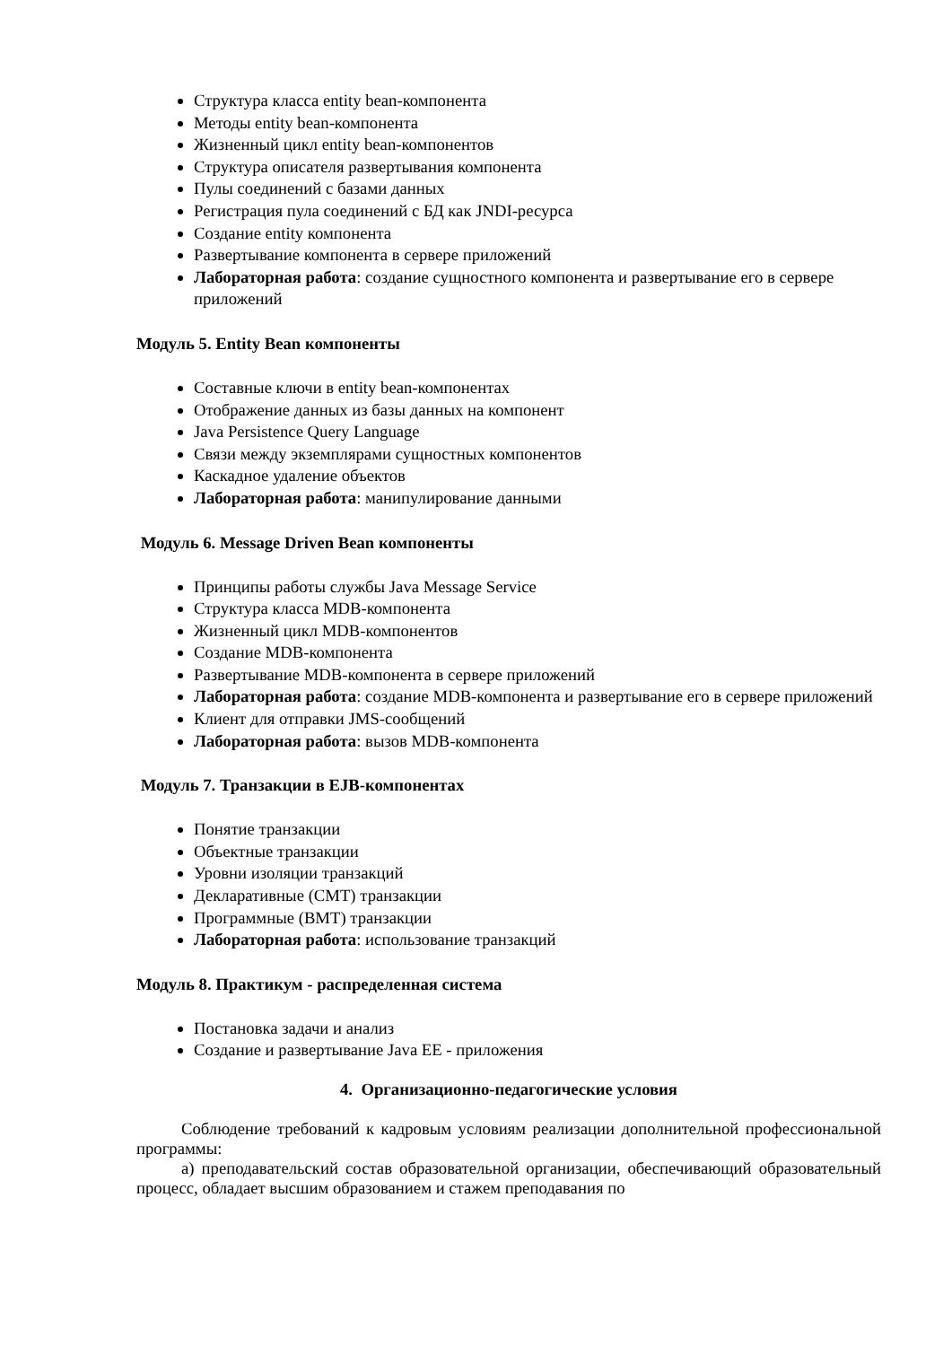Структура класса entity bean-компонента
Методы entity bean-компонента
Жизненный цикл entity bean-компонентов
Структура описателя развертывания компонента
Пулы соединений с базами данных
Регистрация пула соединений с БД как JNDI-ресурса
Создание entity компонента
Развертывание компонента в сервере приложений
Лабораторная работа: создание сущностного компонента и развертывание его в сервере приложений
Модуль 5. Entity Bean компоненты
Составные ключи в entity bean-компонентах
Отображение данных из базы данных на компонент
Java Persistence Query Language
Связи между экземплярами сущностных компонентов
Каскадное удаление объектов
Лабораторная работа: манипулирование данными
Модуль 6. Message Driven Bean компоненты
Принципы работы службы Java Message Service
Структура класса MDB-компонента
Жизненный цикл MDB-компонентов
Создание MDB-компонента
Развертывание MDB-компонента в сервере приложений
Лабораторная работа: создание MDB-компонента и развертывание его в сервере приложений
Клиент для отправки JMS-сообщений
Лабораторная работа: вызов MDB-компонента
Модуль 7. Транзакции в EJB-компонентах
Понятие транзакции
Объектные транзакции
Уровни изоляции транзакций
Декларативные (CMT) транзакции
Программные (BMT) транзакции
Лабораторная работа: использование транзакций
Модуль 8. Практикум - распределенная система
Постановка задачи и анализ
Создание и развертывание Java EE - приложения
4. Организационно-педагогические условия
Соблюдение требований к кадровым условиям реализации дополнительной профессиональной программы:
а) преподавательский состав образовательной организации, обеспечивающий образовательный процесс, обладает высшим образованием и стажем преподавания по